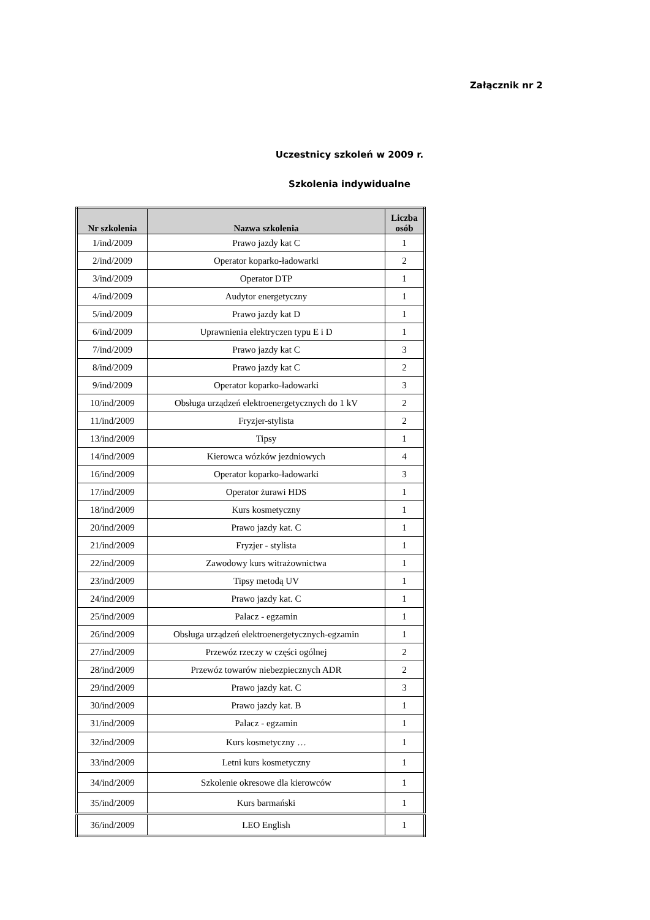Załącznik nr 2
Uczestnicy szkoleń w 2009 r.
Szkolenia indywidualne
| Nr szkolenia | Nazwa szkolenia | Liczba osób |
| --- | --- | --- |
| 1/ind/2009 | Prawo jazdy kat C | 1 |
| 2/ind/2009 | Operator koparko-ładowarki | 2 |
| 3/ind/2009 | Operator DTP | 1 |
| 4/ind/2009 | Audytor energetyczny | 1 |
| 5/ind/2009 | Prawo jazdy kat D | 1 |
| 6/ind/2009 | Uprawnienia elektryczen typu E i D | 1 |
| 7/ind/2009 | Prawo jazdy kat C | 3 |
| 8/ind/2009 | Prawo jazdy kat C | 2 |
| 9/ind/2009 | Operator koparko-ładowarki | 3 |
| 10/ind/2009 | Obsługa urządzeń elektroenergetycznych do 1 kV | 2 |
| 11/ind/2009 | Fryzjer-stylista | 2 |
| 13/ind/2009 | Tipsy | 1 |
| 14/ind/2009 | Kierowca wózków jezdniowych | 4 |
| 16/ind/2009 | Operator koparko-ładowarki | 3 |
| 17/ind/2009 | Operator żurawi HDS | 1 |
| 18/ind/2009 | Kurs kosmetyczny | 1 |
| 20/ind/2009 | Prawo jazdy kat. C | 1 |
| 21/ind/2009 | Fryzjer - stylista | 1 |
| 22/ind/2009 | Zawodowy kurs witrażownictwa | 1 |
| 23/ind/2009 | Tipsy metodą UV | 1 |
| 24/ind/2009 | Prawo jazdy kat. C | 1 |
| 25/ind/2009 | Palacz - egzamin | 1 |
| 26/ind/2009 | Obsługa urządzeń elektroenergetycznych-egzamin | 1 |
| 27/ind/2009 | Przewóz rzeczy w części ogólnej | 2 |
| 28/ind/2009 | Przewóz towarów niebezpiecznych ADR | 2 |
| 29/ind/2009 | Prawo jazdy kat. C | 3 |
| 30/ind/2009 | Prawo jazdy kat. B | 1 |
| 31/ind/2009 | Palacz - egzamin | 1 |
| 32/ind/2009 | Kurs kosmetyczny … | 1 |
| 33/ind/2009 | Letni kurs kosmetyczny | 1 |
| 34/ind/2009 | Szkolenie okresowe dla kierowców | 1 |
| 35/ind/2009 | Kurs barmański | 1 |
| 36/ind/2009 | LEO English | 1 |